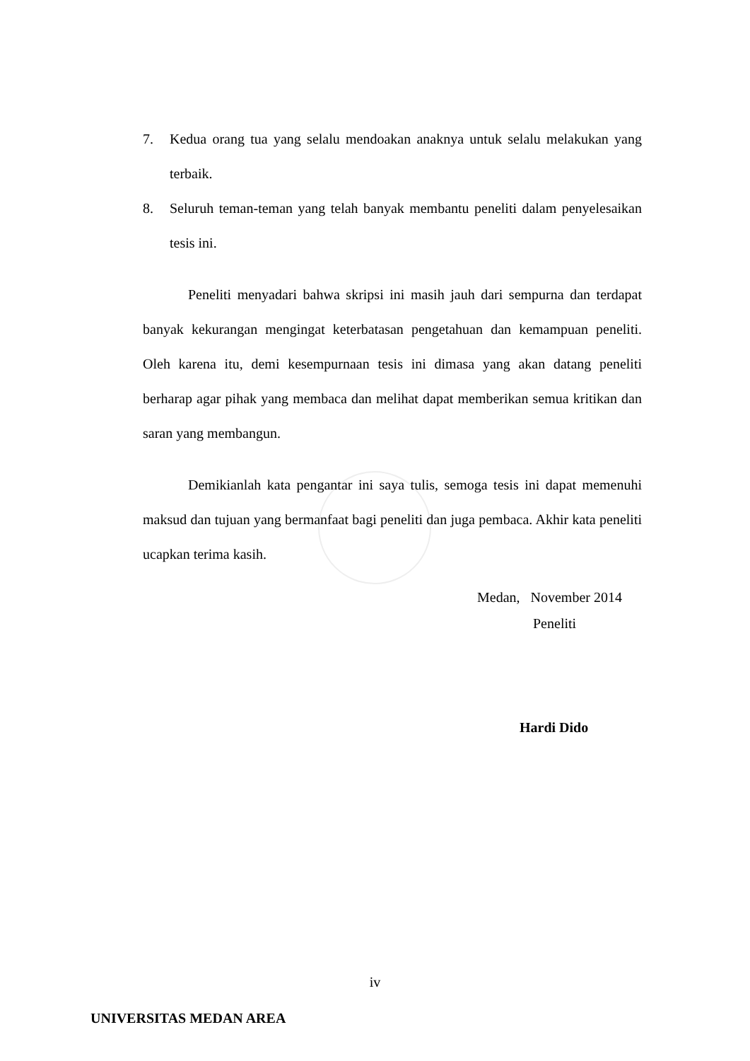7. Kedua orang tua yang selalu mendoakan anaknya untuk selalu melakukan yang terbaik.
8. Seluruh teman-teman yang telah banyak membantu peneliti dalam penyelesaikan tesis ini.
Peneliti menyadari bahwa skripsi ini masih jauh dari sempurna dan terdapat banyak kekurangan mengingat keterbatasan pengetahuan dan kemampuan peneliti. Oleh karena itu, demi kesempurnaan tesis ini dimasa yang akan datang peneliti berharap agar pihak yang membaca dan melihat dapat memberikan semua kritikan dan saran yang membangun.
Demikianlah kata pengantar ini saya tulis, semoga tesis ini dapat memenuhi maksud dan tujuan yang bermanfaat bagi peneliti dan juga pembaca. Akhir kata peneliti ucapkan terima kasih.
Medan, November 2014
Peneliti
Hardi Dido
iv
UNIVERSITAS MEDAN AREA